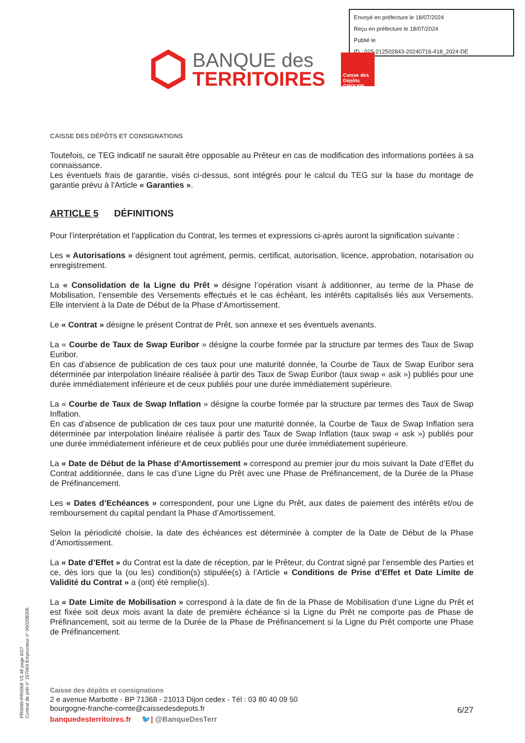Envoyé en préfecture le 18/07/2024
Reçu en préfecture le 18/07/2024
Publié le
ID : 025-212502843-20240716-418_2024-DE
BANQUE des
TERRITOIRES
Caisse des Dépôts GROUPE
CAISSE DES DÉPÔTS ET CONSIGNATIONS
Toutefois, ce TEG indicatif ne saurait être opposable au Prêteur en cas de modification des informations portées à sa connaissance.
Les éventuels frais de garantie, visés ci-dessus, sont intégrés pour le calcul du TEG sur la base du montage de garantie prévu à l'Article « Garanties ».
ARTICLE 5 DÉFINITIONS
Pour l'interprétation et l'application du Contrat, les termes et expressions ci-après auront la signification suivante :
Les « Autorisations » désignent tout agrément, permis, certificat, autorisation, licence, approbation, notarisation ou enregistrement.
La « Consolidation de la Ligne du Prêt » désigne l’opération visant à additionner, au terme de la Phase de Mobilisation, l’ensemble des Versements effectués et le cas échéant, les intérêts capitalisés liés aux Versements. Elle intervient à la Date de Début de la Phase d’Amortissement.
Le « Contrat » désigne le présent Contrat de Prêt, son annexe et ses éventuels avenants.
La « Courbe de Taux de Swap Euribor » désigne la courbe formée par la structure par termes des Taux de Swap Euribor.
En cas d'absence de publication de ces taux pour une maturité donnée, la Courbe de Taux de Swap Euribor sera déterminée par interpolation linéaire réalisée à partir des Taux de Swap Euribor (taux swap « ask ») publiés pour une durée immédiatement inférieure et de ceux publiés pour une durée immédiatement supérieure.
La « Courbe de Taux de Swap Inflation » désigne la courbe formée par la structure par termes des Taux de Swap Inflation.
En cas d'absence de publication de ces taux pour une maturité donnée, la Courbe de Taux de Swap Inflation sera déterminée par interpolation linéaire réalisée à partir des Taux de Swap Inflation (taux swap « ask ») publiés pour une durée immédiatement inférieure et de ceux publiés pour une durée immédiatement supérieure.
La « Date de Début de la Phase d’Amortissement » correspond au premier jour du mois suivant la Date d’Effet du Contrat additionnée, dans le cas d’une Ligne du Prêt avec une Phase de Préfinancement, de la Durée de la Phase de Préfinancement.
Les « Dates d’Echéances » correspondent, pour une Ligne du Prêt, aux dates de paiement des intérêts et/ou de remboursement du capital pendant la Phase d’Amortissement.
Selon la périodicité choisie, la date des échéances est déterminée à compter de la Date de Début de la Phase d’Amortissement.
La « Date d’Effet » du Contrat est la date de réception, par le Prêteur, du Contrat signé par l’ensemble des Parties et ce, dès lors que la (ou les) condition(s) stipulée(s) à l’Article « Conditions de Prise d’Effet et Date Limite de Validité du Contrat » a (ont) été remplie(s).
La « Date Limite de Mobilisation » correspond à la date de fin de la Phase de Mobilisation d’une Ligne du Prêt et est fixée soit deux mois avant la date de première échéance si la Ligne du Prêt ne comporte pas de Phase de Préfinancement, soit au terme de la Durée de la Phase de Préfinancement si la Ligne du Prêt comporte une Phase de Préfinancement.
PR0090-PR0068 V3.48 page 6/27
Contrat de prêt n° 157069 Emprunteur n° 000208306
Caisse des dépôts et consignations
2 e avenue Marbotte - BP 71368 - 21013 Dijon cedex - Tél : 03 80 40 09 50
bourgogne-franche-comte@caissedesdepots.fr
banquedesterritoires.fr 🐦| @BanqueDesTerr
6/27